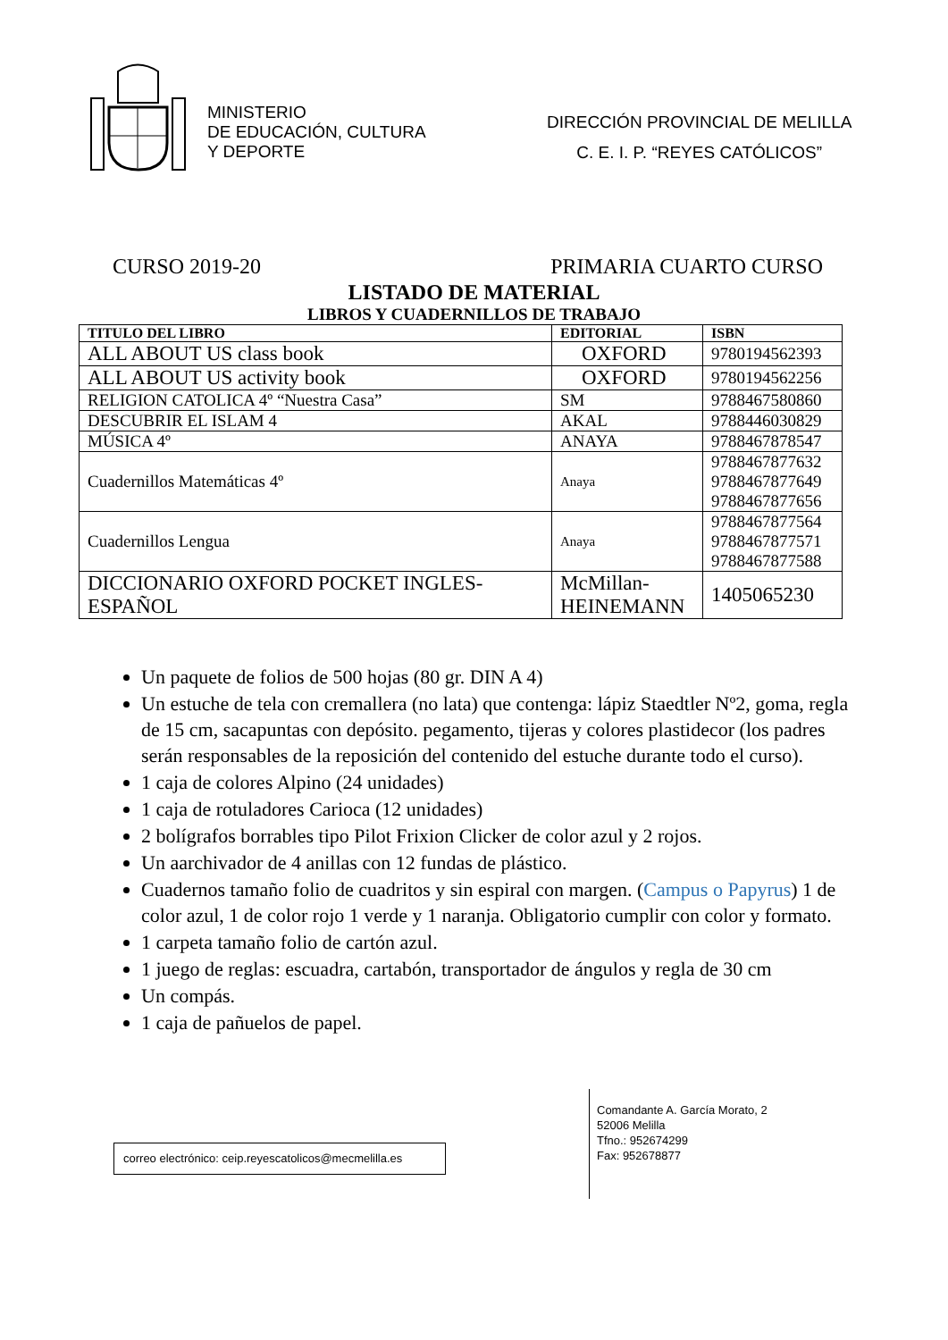MINISTERIO
DE EDUCACIÓN, CULTURA
Y DEPORTE
DIRECCIÓN PROVINCIAL DE MELILLA
C. E. I. P. “REYES CATÓLICOS”
CURSO 2019-20 PRIMARIA CUARTO CURSO
LISTADO DE MATERIAL
LIBROS Y CUADERNILLOS DE TRABAJO
| TITULO DEL LIBRO | EDITORIAL | ISBN |
| --- | --- | --- |
| ALL ABOUT US class book | OXFORD | 9780194562393 |
| ALL ABOUT US activity book | OXFORD | 9780194562256 |
| RELIGION CATOLICA 4º “Nuestra Casa” | SM | 9788467580860 |
| DESCUBRIR EL ISLAM 4 | AKAL | 9788446030829 |
| MÚSICA 4º | ANAYA | 9788467878547 |
| Cuadernillos Matemáticas 4º | Anaya | 9788467877632 9788467877649 9788467877656 |
| Cuadernillos Lengua | Anaya | 9788467877564 9788467877571 9788467877588 |
| DICCIONARIO OXFORD POCKET INGLES-ESPAÑOL | McMillan-HEINEMANN | 1405065230 |
Un paquete de folios de 500 hojas (80 gr. DIN A 4)
Un estuche de tela con cremallera (no lata) que contenga: lápiz Staedtler Nº2, goma, regla de 15 cm, sacapuntas con depósito. pegamento, tijeras y colores plastidecor (los padres serán responsables de la reposición del contenido del estuche durante todo el curso).
1 caja de colores Alpino (24 unidades)
1 caja de rotuladores Carioca (12 unidades)
2 bolígrafos borrables tipo Pilot Frixion Clicker de color azul y 2 rojos.
Un aarchivador de 4 anillas con 12 fundas de plástico.
Cuadernos tamaño folio de cuadritos y sin espiral con margen. (Campus o Papyrus) 1 de color azul, 1 de color rojo 1 verde y 1 naranja. Obligatorio cumplir con color y formato.
1 carpeta tamaño folio de cartón azul.
1 juego de reglas: escuadra, cartabón, transportador de ángulos y regla de 30 cm
Un compás.
1 caja de pañuelos de papel.
correo electrónico: ceip.reyescatolicos@mecmelilla.es
Comandante A. García Morato, 2
52006 Melilla
Tfno.: 952674299
Fax: 952678877